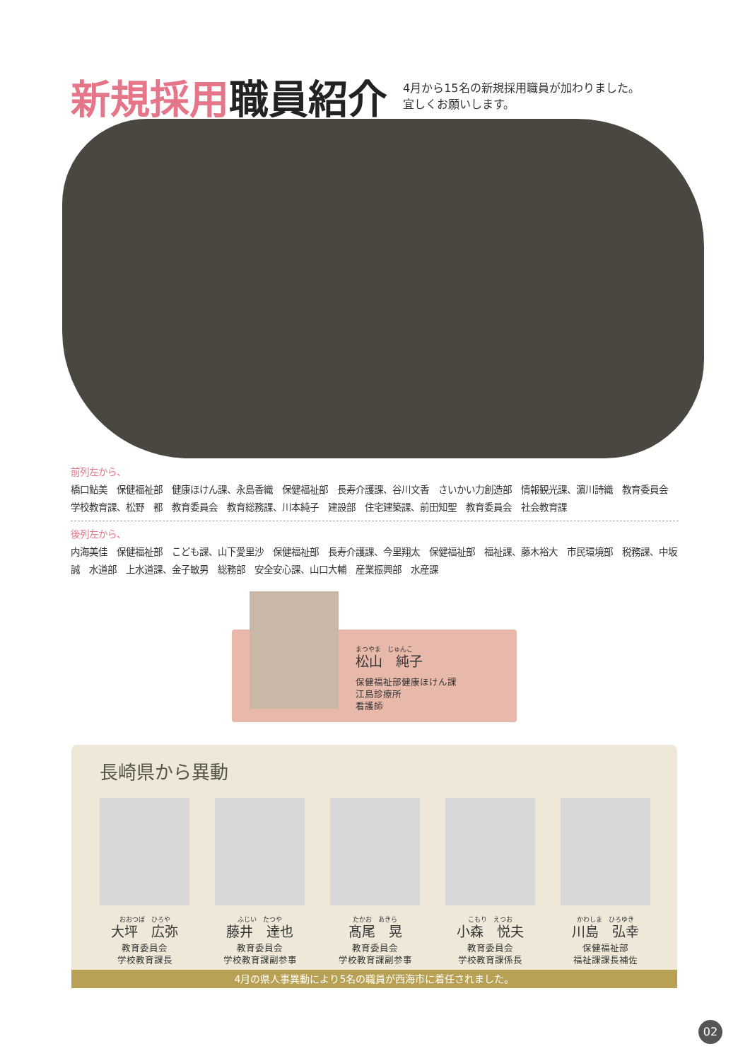新規採用 職員紹介
4月から15名の新規採用職員が加わりました。
宜しくお願いします。
前列左から、
橋口鮎美　保健福祉部　健康ほけん課、永島香織　保健福祉部　長寿介護課、谷川文香　さいかい力創造部　情報観光課、濵川詩織　教育委員会　学校教育課、松野　都　教育委員会　教育総務課、川本純子　建設部　住宅建築課、前田知聖　教育委員会　社会教育課
後列左から、
内海美佳　保健福祉部　こども課、山下愛里沙　保健福祉部　長寿介護課、今里翔太　保健福祉部　福祉課、藤木裕大　市民環境部　税務課、中坂　誠　水道部　上水道課、金子敏男　総務部　安全安心課、山口大輔　産業振興部　水産課
まつやま　じゅんこ
松山　純子
保健福祉部健康ほけん課
江島診療所
看護師
長崎県から異動
おおつぼ　ひろや
大坪　広弥
教育委員会
学校教育課長
ふじい　たつや
藤井　達也
教育委員会
学校教育課副参事
たかお　あきら
髙尾　晃
教育委員会
学校教育課副参事
こもり　えつお
小森　悦夫
教育委員会
学校教育課係長
かわしま　ひろゆき
川島　弘幸
保健福祉部
福祉課課長補佐
4月の県人事異動により5名の職員が西海市に着任されました。
02